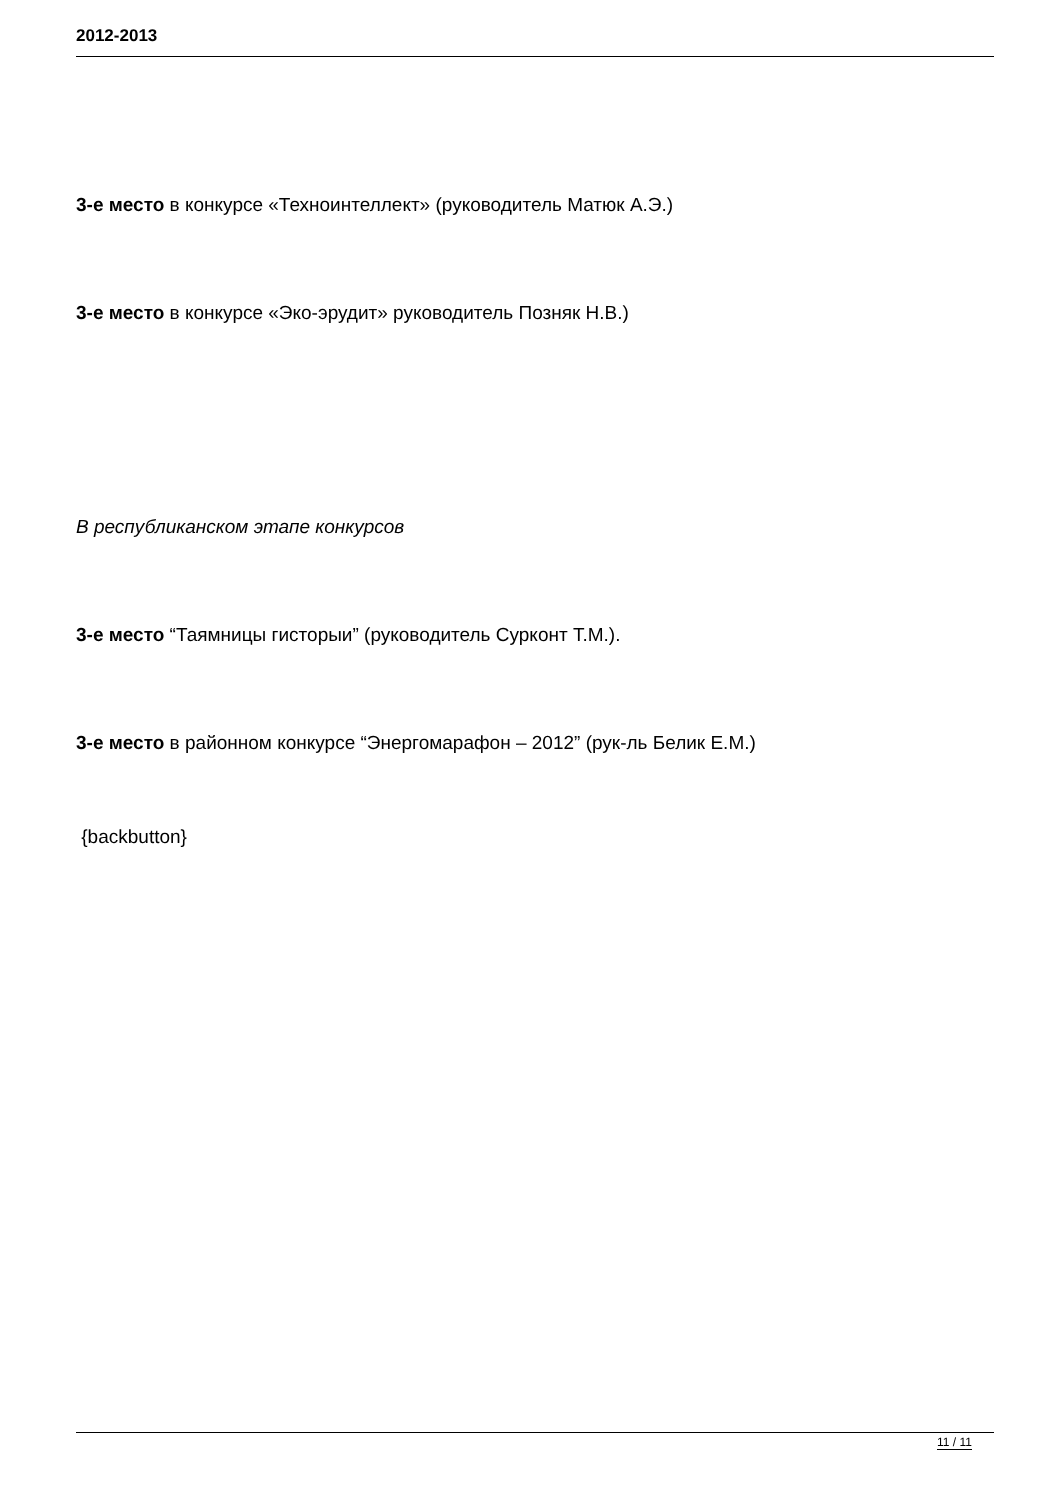2012-2013
3-е место в конкурсе «Техноинтеллект» (руководитель Матюк А.Э.)
3-е место в конкурсе «Эко-эрудит» руководитель Позняк Н.В.)
В республиканском этапе конкурсов
3-е место “Таямницы гисторыи” (руководитель Сурконт Т.М.).
3-е место в районном конкурсе “Энергомарафон – 2012” (рук-ль Белик Е.М.)
{backbutton}
11 / 11